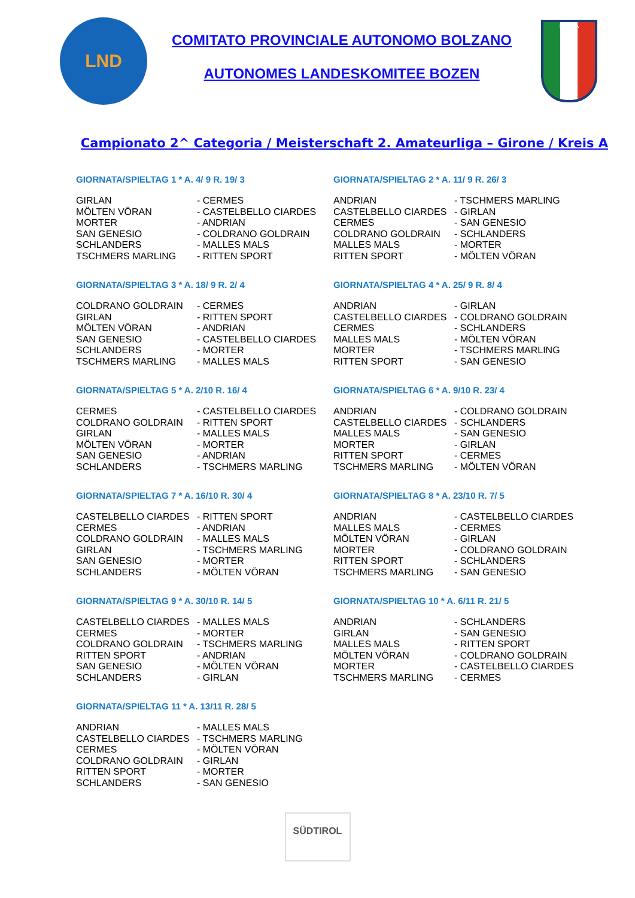LND
COMITATO PROVINCIALE AUTONOMO BOLZANO
AUTONOMES LANDESKOMITEE BOZEN
ITALIA
Campionato 2^ Categoria / Meisterschaft 2. Amateurliga – Girone / Kreis A
GIORNATA/SPIELTAG 1 * A. 4/ 9 R. 19/ 3
| GIRLAN | - CERMES |
| MÖLTEN VÖRAN | - CASTELBELLO CIARDES |
| MORTER | - ANDRIAN |
| SAN GENESIO | - COLDRANO GOLDRAIN |
| SCHLANDERS | - MALLES MALS |
| TSCHMERS MARLING | - RITTEN SPORT |
GIORNATA/SPIELTAG 2 * A. 11/ 9 R. 26/ 3
| ANDRIAN | - TSCHMERS MARLING |
| CASTELBELLO CIARDES | - GIRLAN |
| CERMES | - SAN GENESIO |
| COLDRANO GOLDRAIN | - SCHLANDERS |
| MALLES MALS | - MORTER |
| RITTEN SPORT | - MÖLTEN VÖRAN |
GIORNATA/SPIELTAG 3 * A. 18/ 9 R. 2/ 4
| COLDRANO GOLDRAIN | - CERMES |
| GIRLAN | - RITTEN SPORT |
| MÖLTEN VÖRAN | - ANDRIAN |
| SAN GENESIO | - CASTELBELLO CIARDES |
| SCHLANDERS | - MORTER |
| TSCHMERS MARLING | - MALLES MALS |
GIORNATA/SPIELTAG 4 * A. 25/ 9 R. 8/ 4
| ANDRIAN | - GIRLAN |
| CASTELBELLO CIARDES | - COLDRANO GOLDRAIN |
| CERMES | - SCHLANDERS |
| MALLES MALS | - MÖLTEN VÖRAN |
| MORTER | - TSCHMERS MARLING |
| RITTEN SPORT | - SAN GENESIO |
GIORNATA/SPIELTAG 5 * A. 2/10 R. 16/ 4
| CERMES | - CASTELBELLO CIARDES |
| COLDRANO GOLDRAIN | - RITTEN SPORT |
| GIRLAN | - MALLES MALS |
| MÖLTEN VÖRAN | - MORTER |
| SAN GENESIO | - ANDRIAN |
| SCHLANDERS | - TSCHMERS MARLING |
GIORNATA/SPIELTAG 6 * A. 9/10 R. 23/ 4
| ANDRIAN | - COLDRANO GOLDRAIN |
| CASTELBELLO CIARDES | - SCHLANDERS |
| MALLES MALS | - SAN GENESIO |
| MORTER | - GIRLAN |
| RITTEN SPORT | - CERMES |
| TSCHMERS MARLING | - MÖLTEN VÖRAN |
GIORNATA/SPIELTAG 7 * A. 16/10 R. 30/ 4
| CASTELBELLO CIARDES | - RITTEN SPORT |
| CERMES | - ANDRIAN |
| COLDRANO GOLDRAIN | - MALLES MALS |
| GIRLAN | - TSCHMERS MARLING |
| SAN GENESIO | - MORTER |
| SCHLANDERS | - MÖLTEN VÖRAN |
GIORNATA/SPIELTAG 8 * A. 23/10 R. 7/ 5
| ANDRIAN | - CASTELBELLO CIARDES |
| MALLES MALS | - CERMES |
| MÖLTEN VÖRAN | - GIRLAN |
| MORTER | - COLDRANO GOLDRAIN |
| RITTEN SPORT | - SCHLANDERS |
| TSCHMERS MARLING | - SAN GENESIO |
GIORNATA/SPIELTAG 9 * A. 30/10 R. 14/ 5
| CASTELBELLO CIARDES | - MALLES MALS |
| CERMES | - MORTER |
| COLDRANO GOLDRAIN | - TSCHMERS MARLING |
| RITTEN SPORT | - ANDRIAN |
| SAN GENESIO | - MÖLTEN VÖRAN |
| SCHLANDERS | - GIRLAN |
GIORNATA/SPIELTAG 10 * A. 6/11 R. 21/ 5
| ANDRIAN | - SCHLANDERS |
| GIRLAN | - SAN GENESIO |
| MALLES MALS | - RITTEN SPORT |
| MÖLTEN VÖRAN | - COLDRANO GOLDRAIN |
| MORTER | - CASTELBELLO CIARDES |
| TSCHMERS MARLING | - CERMES |
GIORNATA/SPIELTAG 11 * A. 13/11 R. 28/ 5
| ANDRIAN | - MALLES MALS |
| CASTELBELLO CIARDES | - TSCHMERS MARLING |
| CERMES | - MÖLTEN VÖRAN |
| COLDRANO GOLDRAIN | - GIRLAN |
| RITTEN SPORT | - MORTER |
| SCHLANDERS | - SAN GENESIO |
SÜDTIROL